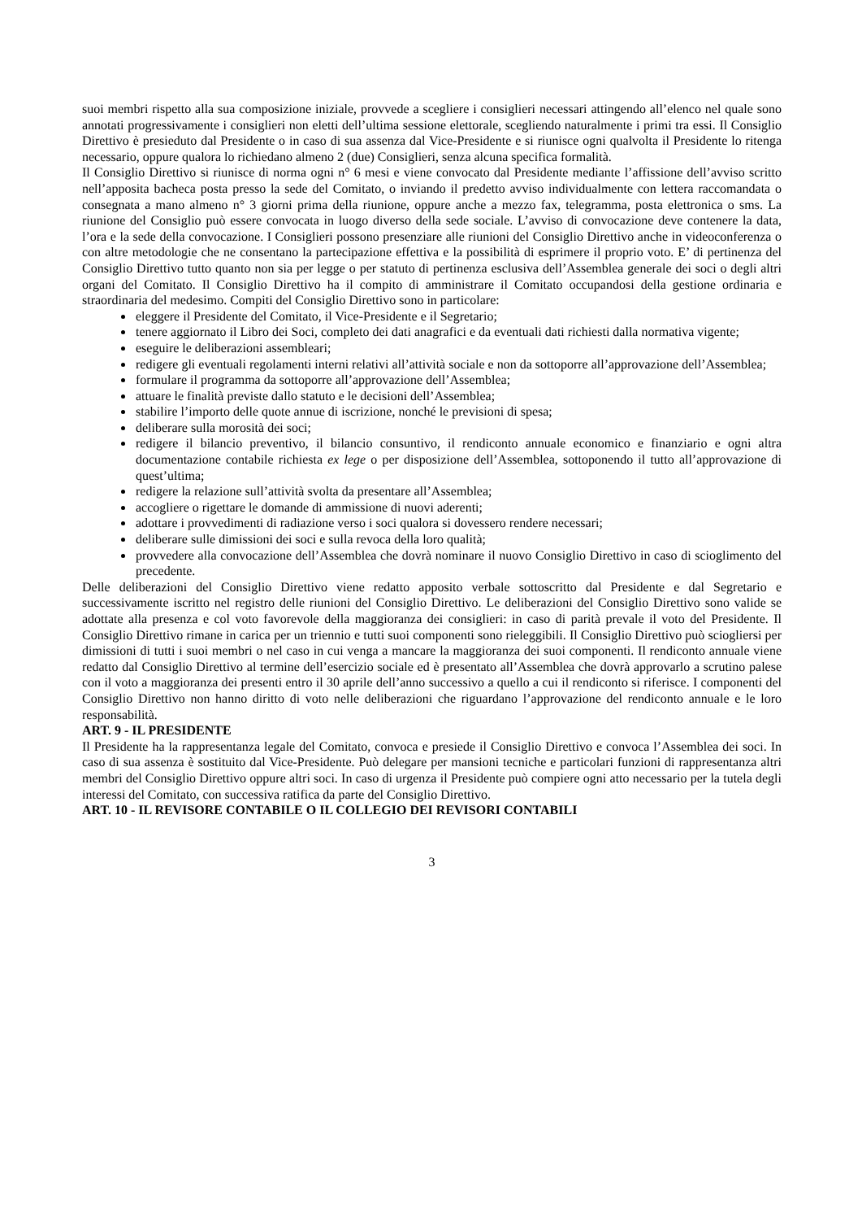suoi membri rispetto alla sua composizione iniziale, provvede a scegliere i consiglieri necessari attingendo all’elenco nel quale sono annotati progressivamente i consiglieri non eletti dell’ultima sessione elettorale, scegliendo naturalmente i primi tra essi. Il Consiglio Direttivo è presieduto dal Presidente o in caso di sua assenza dal Vice-Presidente e si riunisce ogni qualvolta il Presidente lo ritenga necessario, oppure qualora lo richiedano almeno 2 (due) Consiglieri, senza alcuna specifica formalità.
Il Consiglio Direttivo si riunisce di norma ogni n° 6 mesi e viene convocato dal Presidente mediante l’affissione dell’avviso scritto nell’apposita bacheca posta presso la sede del Comitato, o inviando il predetto avviso individualmente con lettera raccomandata o consegnata a mano almeno n° 3 giorni prima della riunione, oppure anche a mezzo fax, telegramma, posta elettronica o sms. La riunione del Consiglio può essere convocata in luogo diverso della sede sociale. L’avviso di convocazione deve contenere la data, l’ora e la sede della convocazione. I Consiglieri possono presenziare alle riunioni del Consiglio Direttivo anche in videoconferenza o con altre metodologie che ne consentano la partecipazione effettiva e la possibilità di esprimere il proprio voto. E’ di pertinenza del Consiglio Direttivo tutto quanto non sia per legge o per statuto di pertinenza esclusiva dell’Assemblea generale dei soci o degli altri organi del Comitato. Il Consiglio Direttivo ha il compito di amministrare il Comitato occupandosi della gestione ordinaria e straordinaria del medesimo. Compiti del Consiglio Direttivo sono in particolare:
eleggere il Presidente del Comitato, il Vice-Presidente e il Segretario;
tenere aggiornato il Libro dei Soci, completo dei dati anagrafici e da eventuali dati richiesti dalla normativa vigente;
eseguire le deliberazioni assembleari;
redigere gli eventuali regolamenti interni relativi all’attività sociale e non da sottoporre all’approvazione dell’Assemblea;
formulare il programma da sottoporre all’approvazione dell’Assemblea;
attuare le finalità previste dallo statuto e le decisioni dell’Assemblea;
stabilire l’importo delle quote annue di iscrizione, nonché le previsioni di spesa;
deliberare sulla morosità dei soci;
redigere il bilancio preventivo, il bilancio consuntivo, il rendiconto annuale economico e finanziario e ogni altra documentazione contabile richiesta ex lege o per disposizione dell’Assemblea, sottoponendo il tutto all’approvazione di quest’ultima;
redigere la relazione sull’attività svolta da presentare all’Assemblea;
accogliere o rigettare le domande di ammissione di nuovi aderenti;
adottare i provvedimenti di radiazione verso i soci qualora si dovessero rendere necessari;
deliberare sulle dimissioni dei soci e sulla revoca della loro qualità;
provvedere alla convocazione dell’Assemblea che dovrà nominare il nuovo Consiglio Direttivo in caso di scioglimento del precedente.
Delle deliberazioni del Consiglio Direttivo viene redatto apposito verbale sottoscritto dal Presidente e dal Segretario e successivamente iscritto nel registro delle riunioni del Consiglio Direttivo. Le deliberazioni del Consiglio Direttivo sono valide se adottate alla presenza e col voto favorevole della maggioranza dei consiglieri: in caso di parità prevale il voto del Presidente. Il Consiglio Direttivo rimane in carica per un triennio e tutti suoi componenti sono rieleggibili. Il Consiglio Direttivo può sciogliersi per dimissioni di tutti i suoi membri o nel caso in cui venga a mancare la maggioranza dei suoi componenti. Il rendiconto annuale viene redatto dal Consiglio Direttivo al termine dell’esercizio sociale ed è presentato all’Assemblea che dovrà approvarlo a scrutino palese con il voto a maggioranza dei presenti entro il 30 aprile dell’anno successivo a quello a cui il rendiconto si riferisce. I componenti del Consiglio Direttivo non hanno diritto di voto nelle deliberazioni che riguardano l’approvazione del rendiconto annuale e le loro responsabilità.
ART. 9 - IL PRESIDENTE
Il Presidente ha la rappresentanza legale del Comitato, convoca e presiede il Consiglio Direttivo e convoca l’Assemblea dei soci. In caso di sua assenza è sostituito dal Vice-Presidente. Può delegare per mansioni tecniche e particolari funzioni di rappresentanza altri membri del Consiglio Direttivo oppure altri soci. In caso di urgenza il Presidente può compiere ogni atto necessario per la tutela degli interessi del Comitato, con successiva ratifica da parte del Consiglio Direttivo.
ART. 10 - IL REVISORE CONTABILE O IL COLLEGIO DEI REVISORI CONTABILI
3